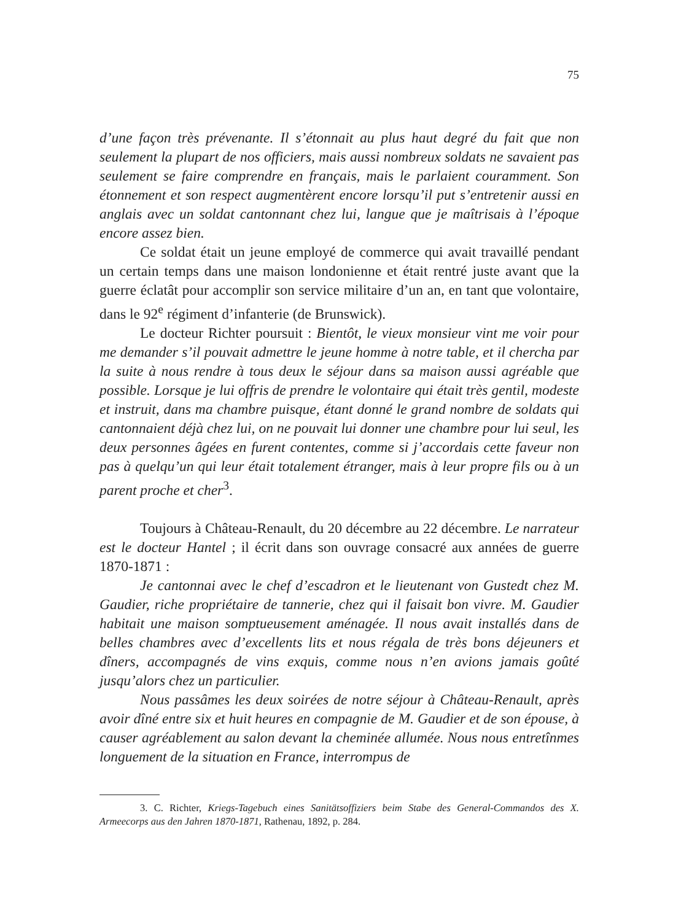75
d’une façon très prévenante. Il s’étonnait au plus haut degré du fait que non seulement la plupart de nos officiers, mais aussi nombreux soldats ne savaient pas seulement se faire comprendre en français, mais le parlaient couramment. Son étonnement et son respect augmentèrent encore lorsqu’il put s’entretenir aussi en anglais avec un soldat cantonnant chez lui, langue que je maîtrisais à l’époque encore assez bien.
Ce soldat était un jeune employé de commerce qui avait travaillé pendant un certain temps dans une maison londonienne et était rentré juste avant que la guerre éclatât pour accomplir son service militaire d’un an, en tant que volontaire, dans le 92<sup>e</sup> régiment d’infanterie (de Brunswick).
Le docteur Richter poursuit : Bientôt, le vieux monsieur vint me voir pour me demander s’il pouvait admettre le jeune homme à notre table, et il chercha par la suite à nous rendre à tous deux le séjour dans sa maison aussi agréable que possible. Lorsque je lui offris de prendre le volontaire qui était très gentil, modeste et instruit, dans ma chambre puisque, étant donné le grand nombre de soldats qui cantonnaient déjà chez lui, on ne pouvait lui donner une chambre pour lui seul, les deux personnes âgées en furent contentes, comme si j’accordais cette faveur non pas à quelqu’un qui leur était totalement étranger, mais à leur propre fils ou à un parent proche et cher<sup>3</sup>.
Toujours à Château-Renault, du 20 décembre au 22 décembre. Le narrateur est le docteur Hantel ; il écrit dans son ouvrage consacré aux années de guerre 1870-1871 :
Je cantonnai avec le chef d’escadron et le lieutenant von Gustedt chez M. Gaudier, riche propriétaire de tannerie, chez qui il faisait bon vivre. M. Gaudier habitait une maison somptueusement aménagée. Il nous avait installés dans de belles chambres avec d’excellents lits et nous régala de très bons déjeuners et dîners, accompagnés de vins exquis, comme nous n’en avions jamais goûté jusqu’alors chez un particulier.
Nous passâmes les deux soirées de notre séjour à Château-Renault, après avoir dîné entre six et huit heures en compagnie de M. Gaudier et de son épouse, à causer agréablement au salon devant la cheminée allumée. Nous nous entretînmes longuement de la situation en France, interrompus de
3. C. Richter, Kriegs-Tagebuch eines Sanitätsoffiziers beim Stabe des General-Commandos des X. Armeecorps aus den Jahren 1870-1871, Rathenau, 1892, p. 284.